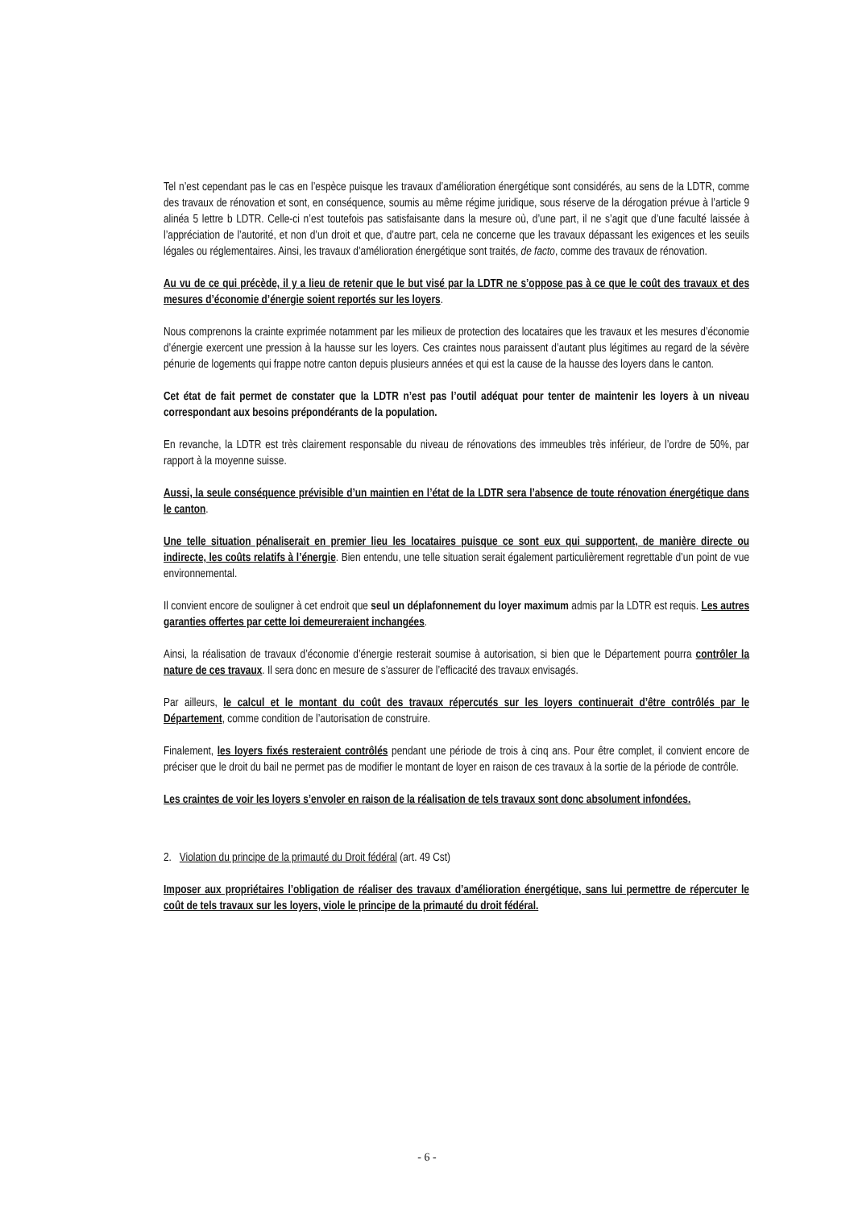Tel n’est cependant pas le cas en l’espèce puisque les travaux d’amélioration énergétique sont considérés, au sens de la LDTR, comme des travaux de rénovation et sont, en conséquence, soumis au même régime juridique, sous réserve de la dérogation prévue à l’article 9 alinéa 5 lettre b LDTR. Celle-ci n’est toutefois pas satisfaisante dans la mesure où, d’une part, il ne s’agit que d’une faculté laissée à l’appréciation de l’autorité, et non d’un droit et que, d’autre part, cela ne concerne que les travaux dépassant les exigences et les seuils légales ou réglementaires. Ainsi, les travaux d’amélioration énergétique sont traités, de facto, comme des travaux de rénovation.
Au vu de ce qui précède, il y a lieu de retenir que le but visé par la LDTR ne s’oppose pas à ce que le coût des travaux et des mesures d’économie d’énergie soient reportés sur les loyers.
Nous comprenons la crainte exprimée notamment par les milieux de protection des locataires que les travaux et les mesures d’économie d’énergie exercent une pression à la hausse sur les loyers. Ces craintes nous paraissent d’autant plus légitimes au regard de la sévère pénurie de logements qui frappe notre canton depuis plusieurs années et qui est la cause de la hausse des loyers dans le canton.
Cet état de fait permet de constater que la LDTR n’est pas l’outil adéquat pour tenter de maintenir les loyers à un niveau correspondant aux besoins prépondérants de la population.
En revanche, la LDTR est très clairement responsable du niveau de rénovations des immeubles très inférieur, de l’ordre de 50%, par rapport à la moyenne suisse.
Aussi, la seule conséquence prévisible d’un maintien en l’état de la LDTR sera l’absence de toute rénovation énergétique dans le canton.
Une telle situation pénaliserait en premier lieu les locataires puisque ce sont eux qui supportent, de manière directe ou indirecte, les coûts relatifs à l’énergie. Bien entendu, une telle situation serait également particulièrement regrettable d’un point de vue environnemental.
Il convient encore de souligner à cet endroit que seul un déplafonnement du loyer maximum admis par la LDTR est requis. Les autres garanties offertes par cette loi demeureraient inchangées.
Ainsi, la réalisation de travaux d’économie d’énergie resterait soumise à autorisation, si bien que le Département pourra contrôler la nature de ces travaux. Il sera donc en mesure de s’assurer de l’efficacité des travaux envisagés.
Par ailleurs, le calcul et le montant du coût des travaux répercutés sur les loyers continuerait d’être contrôlés par le Département, comme condition de l’autorisation de construire.
Finalement, les loyers fixés resteraient contrôlés pendant une période de trois à cinq ans. Pour être complet, il convient encore de préciser que le droit du bail ne permet pas de modifier le montant de loyer en raison de ces travaux à la sortie de la période de contrôle.
Les craintes de voir les loyers s’envoler en raison de la réalisation de tels travaux sont donc absolument infondées.
2. Violation du principe de la primauté du Droit fédéral (art. 49 Cst)
Imposer aux propriétaires l’obligation de réaliser des travaux d’amélioration énergétique, sans lui permettre de répercuter le coût de tels travaux sur les loyers, viole le principe de la primauté du droit fédéral.
- 6 -